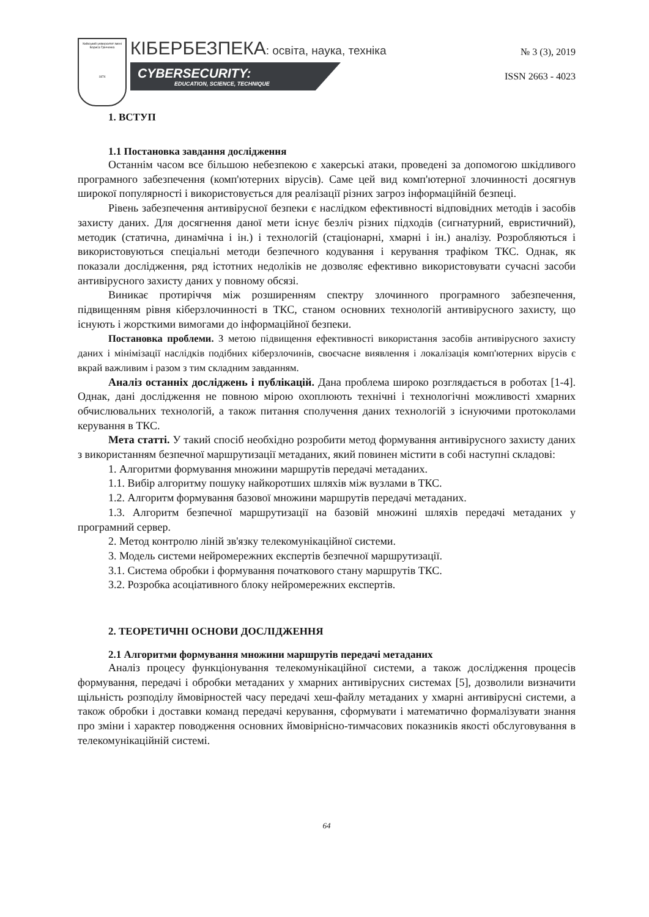Київський університет імені Бориса Грінченка
1874
КІБЕРБЕЗПЕКА: освіта, наука, техніка
CYBERSECURITY:
EDUCATION, SCIENCE, TECHNIQUE
№ 3 (3), 2019
ISSN 2663 - 4023
1. ВСТУП
1.1 Постановка завдання дослідження
Останнім часом все більшою небезпекою є хакерські атаки, проведені за допомогою шкідливого програмного забезпечення (комп'ютерних вірусів). Саме цей вид комп'ютерної злочинності досягнув широкої популярності і використовується для реалізації різних загроз інформаційній безпеці.
Рівень забезпечення антивірусної безпеки є наслідком ефективності відповідних методів і засобів захисту даних. Для досягнення даної мети існує безліч різних підходів (сигнатурний, евристичний), методик (статична, динамічна і ін.) і технологій (стаціонарні, хмарні і ін.) аналізу. Розробляються і використовуються спеціальні методи безпечного кодування і керування трафіком ТКС. Однак, як показали дослідження, ряд істотних недоліків не дозволяє ефективно використовувати сучасні засоби антивірусного захисту даних у повному обсязі.
Виникає протиріччя між розширенням спектру злочинного програмного забезпечення, підвищенням рівня кіберзлочинності в ТКС, станом основних технологій антивірусного захисту, що існують і жорсткими вимогами до інформаційної безпеки.
Постановка проблеми. З метою підвищення ефективності використання засобів антивірусного захисту даних і мінімізації наслідків подібних кіберзлочинів, своєчасне виявлення і локалізація комп'ютерних вірусів є вкрай важливим і разом з тим складним завданням.
Аналіз останніх досліджень і публікацій. Дана проблема широко розглядається в роботах [1-4]. Однак, дані дослідження не повною мірою охоплюють технічні і технологічні можливості хмарних обчислювальних технологій, а також питання сполучення даних технологій з існуючими протоколами керування в ТКС.
Мета статті. У такий спосіб необхідно розробити метод формування антивірусного захисту даних з використанням безпечної маршрутизації метаданих, який повинен містити в собі наступні складові:
1. Алгоритми формування множини маршрутів передачі метаданих.
1.1. Вибір алгоритму пошуку найкоротших шляхів між вузлами в ТКС.
1.2. Алгоритм формування базової множини маршрутів передачі метаданих.
1.3. Алгоритм безпечної маршрутизації на базовій множині шляхів передачі метаданих у програмний сервер.
2. Метод контролю ліній зв'язку телекомунікаційної системи.
3. Модель системи нейромережних експертів безпечної маршрутизації.
3.1. Система обробки і формування початкового стану маршрутів ТКС.
3.2. Розробка асоціативного блоку нейромережних експертів.
2. ТЕОРЕТИЧНІ ОСНОВИ ДОСЛІДЖЕННЯ
2.1 Алгоритми формування множини маршрутів передачі метаданих
Аналіз процесу функціонування телекомунікаційної системи, а також дослідження процесів формування, передачі і обробки метаданих у хмарних антивірусних системах [5], дозволили визначити щільність розподілу ймовірностей часу передачі хеш-файлу метаданих у хмарні антивірусні системи, а також обробки і доставки команд передачі керування, сформувати і математично формалізувати знання про зміни і характер поводження основних ймовірнісно-тимчасових показників якості обслуговування в телекомунікаційній системі.
64